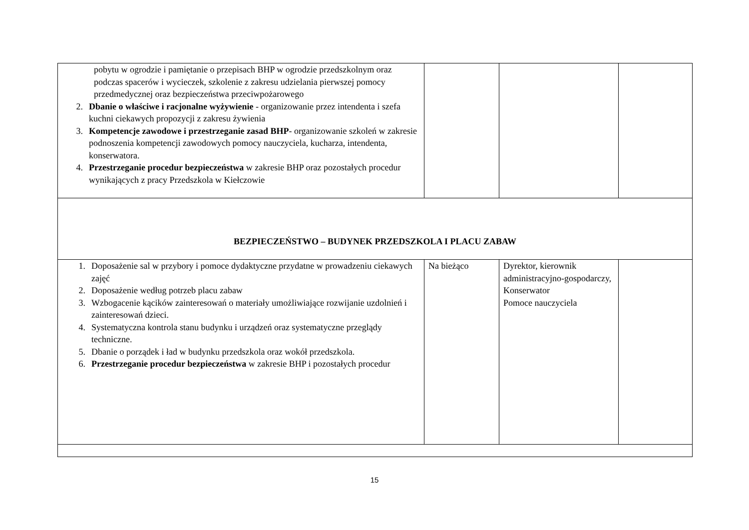| pobytu w ogrodzie i pamiętanie o przepisach BHP w ogrodzie przedszkolnym oraz podczas spacerów i wycieczek, szkolenie z zakresu udzielania pierwszej pomocy przedmedycznej oraz bezpieczeństwa przeciwpożarowego 2. Dbanie o właściwe i racjonalne wyżywienie - organizowanie przez intendenta i szefa kuchni ciekawych propozycji z zakresu żywienia 3. Kompetencje zawodowe i przestrzeganie zasad BHP - organizowanie szkoleń w zakresie podnoszenia kompetencji zawodowych pomocy nauczyciela, kucharza, intendenta, konserwatora. 4. Przestrzeganie procedur bezpieczeństwa w zakresie BHP oraz pozostałych procedur wynikających z pracy Przedszkola w Kiełczowie | | | |
| BEZPIECZEŃSTWO – BUDYNEK PRZEDSZKOLA I PLACU ZABAW | | | |
| 1. Doposażenie sal w przybory i pomoce dydaktyczne przydatne w prowadzeniu ciekawych zajęć 2. Doposażenie według potrzeb placu zabaw 3. Wzbogacenie kącików zainteresowań o materiały umożliwiające rozwijanie uzdolnień i zainteresowań dzieci. 4. Systematyczna kontrola stanu budynku i urządzeń oraz systematyczne przeglądy techniczne. 5. Dbanie o porządek i ład w budynku przedszkola oraz wokół przedszkola. 6. Przestrzeganie procedur bezpieczeństwa w zakresie BHP i pozostałych procedur | Na bieżąco | Dyrektor, kierownik administracyjno-gospodarczy, Konserwator Pomoce nauczyciela | |
15